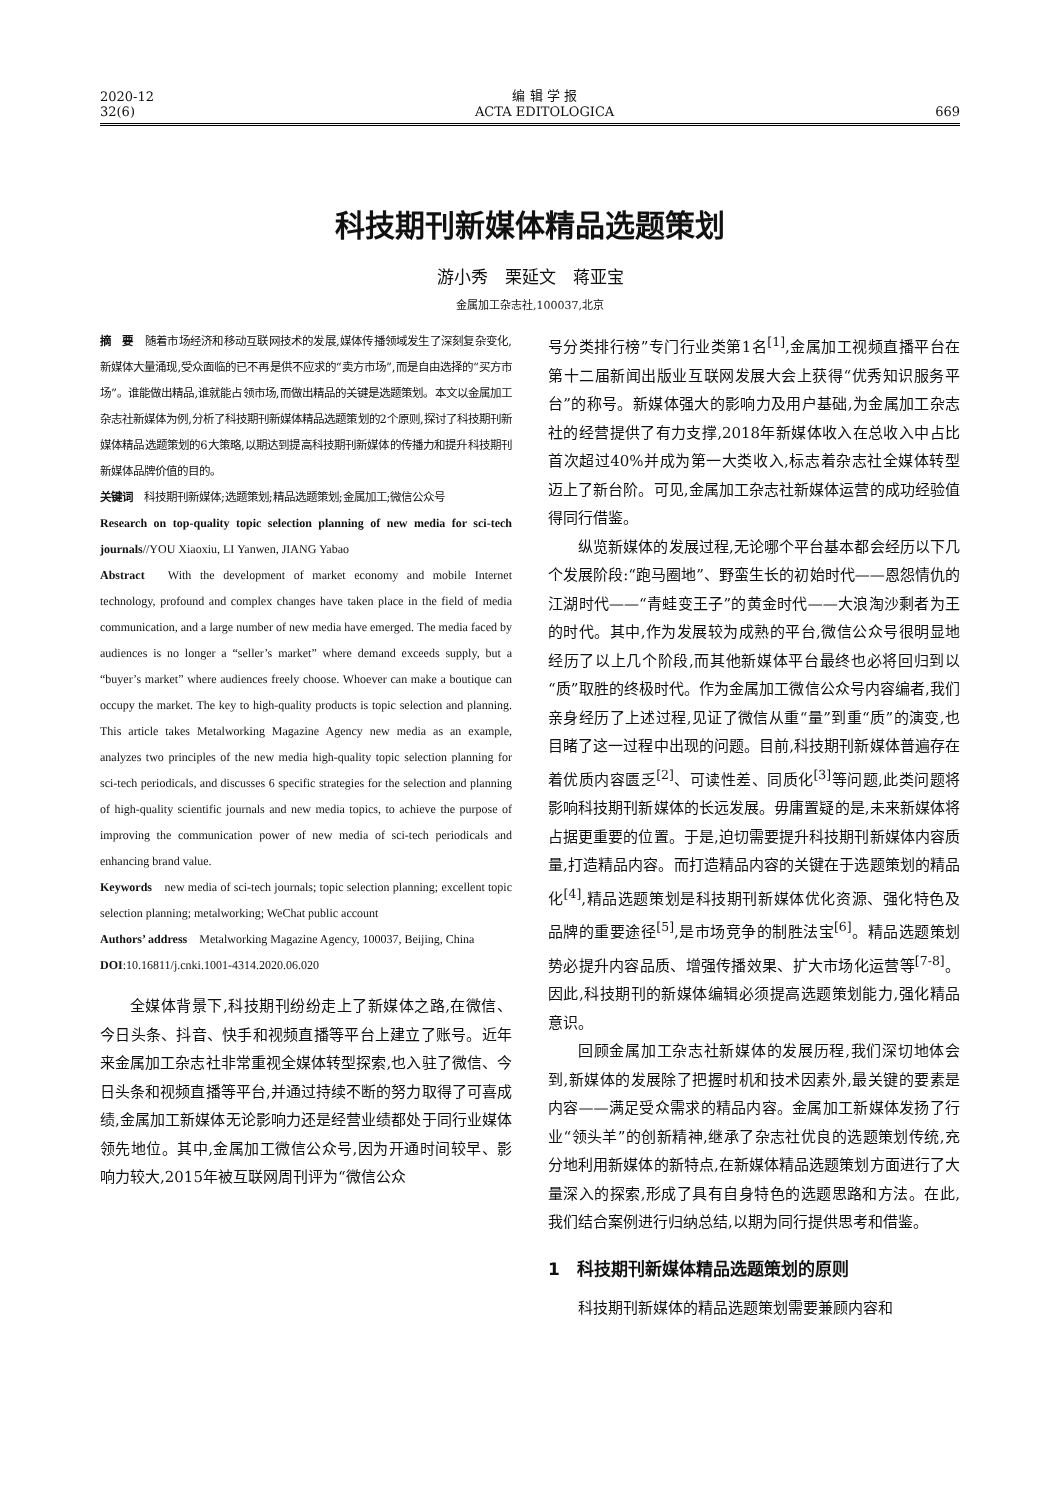2020-12
32(6)
编 辑 学 报
ACTA EDITOLOGICA
669
科技期刊新媒体精品选题策划
游小秀　栗延文　蒋亚宝
金属加工杂志社,100037,北京
摘　要　随着市场经济和移动互联网技术的发展,媒体传播领域发生了深刻复杂变化,新媒体大量涌现,受众面临的已不再是供不应求的“卖方市场”,而是自由选择的“买方市场”。谁能做出精品,谁就能占领市场,而做出精品的关键是选题策划。本文以金属加工杂志社新媒体为例,分析了科技期刊新媒体精品选题策划的2个原则,探讨了科技期刊新媒体精品选题策划的6大策略,以期达到提高科技期刊新媒体的传播力和提升科技期刊新媒体品牌价值的目的。
关键词　科技期刊新媒体;选题策划;精品选题策划;金属加工;微信公众号
Research on top-quality topic selection planning of new media for sci-tech journals//YOU Xiaoxiu, LI Yanwen, JIANG Yabao
Abstract　With the development of market economy and mobile Internet technology, profound and complex changes have taken place in the field of media communication, and a large number of new media have emerged. The media faced by audiences is no longer a “seller’s market” where demand exceeds supply, but a “buyer’s market” where audiences freely choose. Whoever can make a boutique can occupy the market. The key to high-quality products is topic selection and planning. This article takes Metalworking Magazine Agency new media as an example, analyzes two principles of the new media high-quality topic selection planning for sci-tech periodicals, and discusses 6 specific strategies for the selection and planning of high-quality scientific journals and new media topics, to achieve the purpose of improving the communication power of new media of sci-tech periodicals and enhancing brand value.
Keywords　new media of sci-tech journals; topic selection planning; excellent topic selection planning; metalworking; WeChat public account
Authors’ address　Metalworking Magazine Agency, 100037, Beijing, China
DOI:10.16811/j.cnki.1001-4314.2020.06.020
全媒体背景下,科技期刊纷纷走上了新媒体之路,在微信、今日头条、抖音、快手和视频直播等平台上建立了账号。近年来金属加工杂志社非常重视全媒体转型探索,也入驻了微信、今日头条和视频直播等平台,并通过持续不断的努力取得了可喜成绩,金属加工新媒体无论影响力还是经营业绩都处于同行业媒体领先地位。其中,金属加工微信公众号,因为开通时间较早、影响力较大,2015年被互联网周刊评为“微信公众
号分类排行榜”专门行业类第1名<sup>[1]</sup>,金属加工视频直播平台在第十二届新闻出版业互联网发展大会上获得“优秀知识服务平台”的称号。新媒体强大的影响力及用户基础,为金属加工杂志社的经营提供了有力支撑,2018年新媒体收入在总收入中占比首次超过40%并成为第一大类收入,标志着杂志社全媒体转型迈上了新台阶。可见,金属加工杂志社新媒体运营的成功经验值得同行借鉴。
纵览新媒体的发展过程,无论哪个平台基本都会经历以下几个发展阶段:“跑马圈地”、野蛮生长的初始时代——恩怨情仇的江湖时代——“青蛙变王子”的黄金时代——大浪淘沙剩者为王的时代。其中,作为发展较为成熟的平台,微信公众号很明显地经历了以上几个阶段,而其他新媒体平台最终也必将回归到以“质”取胜的终极时代。作为金属加工微信公众号内容编者,我们亲身经历了上述过程,见证了微信从重“量”到重“质”的演变,也目睹了这一过程中出现的问题。目前,科技期刊新媒体普遍存在着优质内容匮乏<sup>[2]</sup>、可读性差、同质化<sup>[3]</sup>等问题,此类问题将影响科技期刊新媒体的长远发展。毋庸置疑的是,未来新媒体将占据更重要的位置。于是,迫切需要提升科技期刊新媒体内容质量,打造精品内容。而打造精品内容的关键在于选题策划的精品化<sup>[4]</sup>,精品选题策划是科技期刊新媒体优化资源、强化特色及品牌的重要途径<sup>[5]</sup>,是市场竞争的制胜法宝<sup>[6]</sup>。精品选题策划势必提升内容品质、增强传播效果、扩大市场化运营等<sup>[7-8]</sup>。因此,科技期刊的新媒体编辑必须提高选题策划能力,强化精品意识。
回顾金属加工杂志社新媒体的发展历程,我们深切地体会到,新媒体的发展除了把握时机和技术因素外,最关键的要素是内容——满足受众需求的精品内容。金属加工新媒体发扬了行业“领头羊”的创新精神,继承了杂志社优良的选题策划传统,充分地利用新媒体的新特点,在新媒体精品选题策划方面进行了大量深入的探索,形成了具有自身特色的选题思路和方法。在此,我们结合案例进行归纳总结,以期为同行提供思考和借鉴。
1　科技期刊新媒体精品选题策划的原则
科技期刊新媒体的精品选题策划需要兼顾内容和